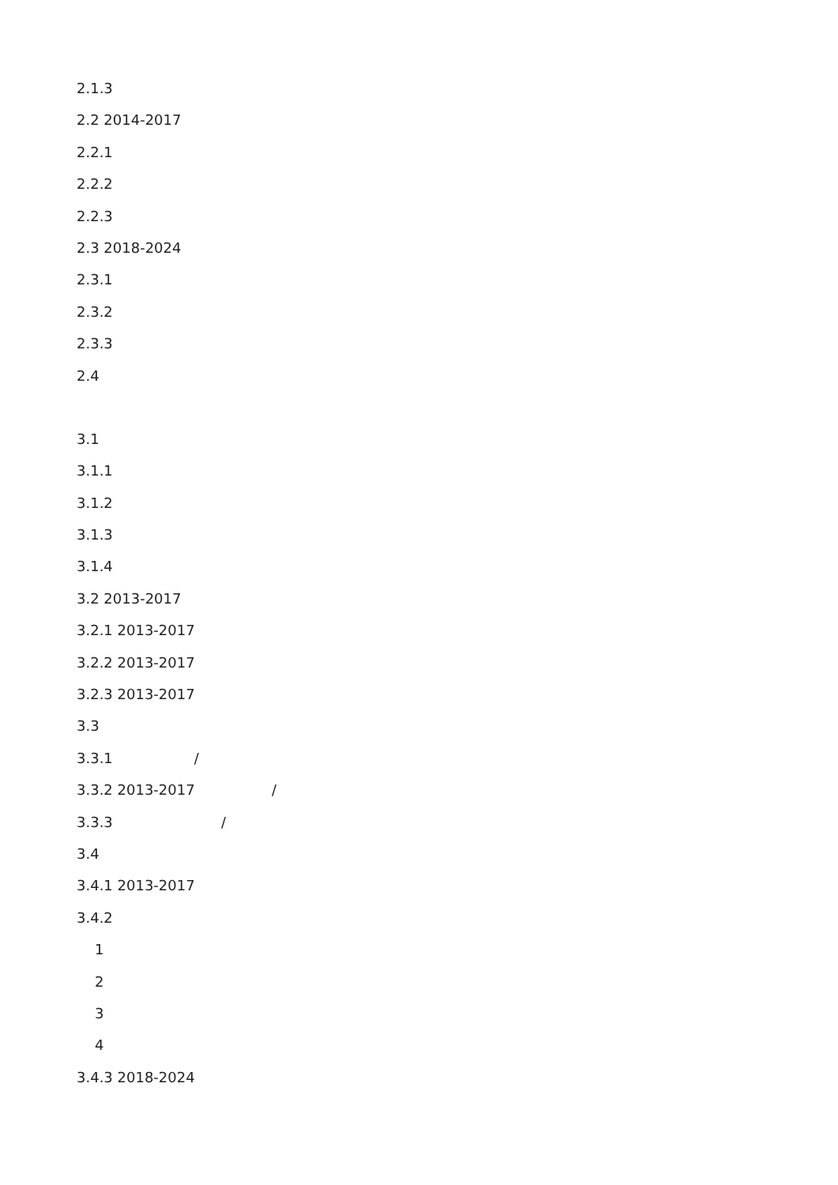2.1.3
2.2 2014-2017
2.2.1
2.2.2
2.2.3
2.3 2018-2024
2.3.1
2.3.2
2.3.3
2.4
3.1
3.1.1
3.1.2
3.1.3
3.1.4
3.2 2013-2017
3.2.1 2013-2017
3.2.2 2013-2017
3.2.3 2013-2017
3.3
3.3.1 /
3.3.2 2013-2017 /
3.3.3 /
3.4
3.4.1 2013-2017
3.4.2
1
2
3
4
3.4.3 2018-2024